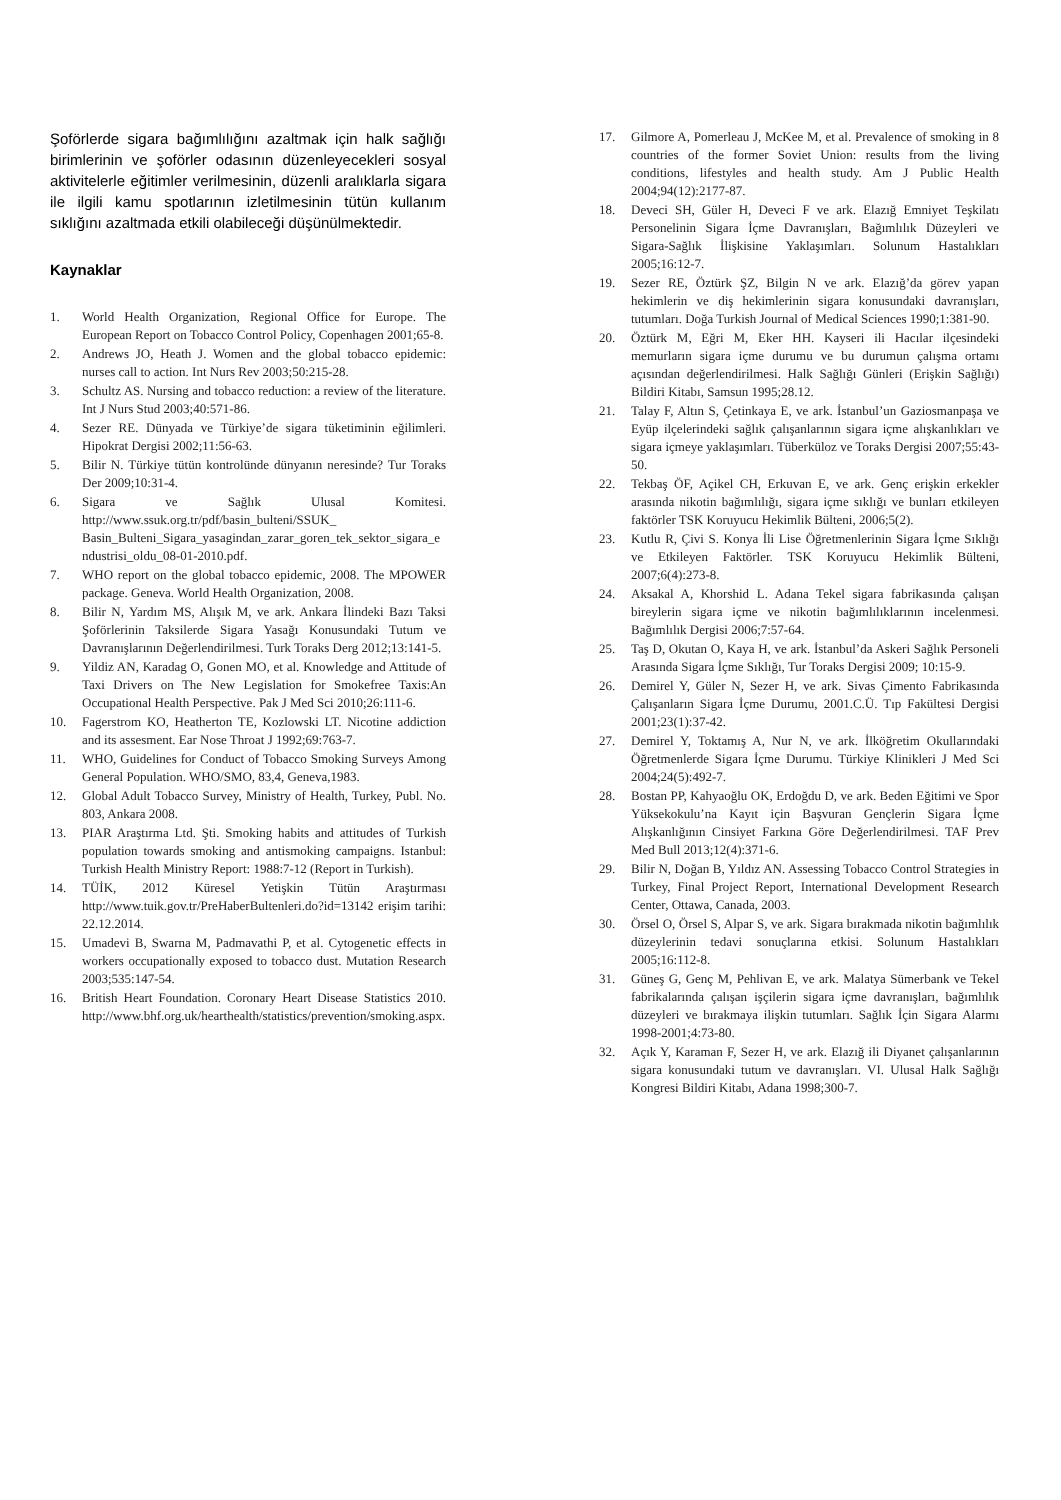Şoförlerde sigara bağımlılığını azaltmak için halk sağlığı birimlerinin ve şoförler odasının düzenleyecekleri sosyal aktivitelerle eğitimler verilmesinin, düzenli aralıklarla sigara ile ilgili kamu spotlarının izletilmesinin tütün kullanım sıklığını azaltmada etkili olabileceği düşünülmektedir.
Kaynaklar
1. World Health Organization, Regional Office for Europe. The European Report on Tobacco Control Policy, Copenhagen 2001;65-8.
2. Andrews JO, Heath J. Women and the global tobacco epidemic: nurses call to action. Int Nurs Rev 2003;50:215-28.
3. Schultz AS. Nursing and tobacco reduction: a review of the literature. Int J Nurs Stud 2003;40:571-86.
4. Sezer RE. Dünyada ve Türkiye’de sigara tüketiminin eğilimleri. Hipokrat Dergisi 2002;11:56-63.
5. Bilir N. Türkiye tütün kontrolünde dünyanın neresinde? Tur Toraks Der 2009;10:31-4.
6. Sigara ve Sağlık Ulusal Komitesi. http://www.ssuk.org.tr/pdf/basin_bulteni/SSUK_ Basin_Bulteni_Sigara_yasagindan_zarar_goren_tek_sektor_sigara_endustrisi_oldu_08-01-2010.pdf.
7. WHO report on the global tobacco epidemic, 2008. The MPOWER package. Geneva. World Health Organization, 2008.
8. Bilir N, Yardım MS, Alışık M, ve ark. Ankara İlindeki Bazı Taksi Şoförlerinin Taksilerde Sigara Yasağı Konusundaki Tutum ve Davranışlarının Değerlendirilmesi. Turk Toraks Derg 2012;13:141-5.
9. Yildiz AN, Karadag O, Gonen MO, et al. Knowledge and Attitude of Taxi Drivers on The New Legislation for Smokefree Taxis:An Occupational Health Perspective. Pak J Med Sci 2010;26:111-6.
10. Fagerstrom KO, Heatherton TE, Kozlowski LT. Nicotine addiction and its assesment. Ear Nose Throat J 1992;69:763-7.
11. WHO, Guidelines for Conduct of Tobacco Smoking Surveys Among General Population. WHO/SMO, 83,4, Geneva,1983.
12. Global Adult Tobacco Survey, Ministry of Health, Turkey, Publ. No. 803, Ankara 2008.
13. PIAR Araştırma Ltd. Şti. Smoking habits and attitudes of Turkish population towards smoking and antismoking campaigns. Istanbul: Turkish Health Ministry Report: 1988:7-12 (Report in Turkish).
14. TÜİK, 2012 Küresel Yetişkin Tütün Araştırması http://www.tuik.gov.tr/PreHaberBultenleri.do?id=13142 erişim tarihi: 22.12.2014.
15. Umadevi B, Swarna M, Padmavathi P, et al. Cytogenetic effects in workers occupationally exposed to tobacco dust. Mutation Research 2003;535:147-54.
16. British Heart Foundation. Coronary Heart Disease Statistics 2010. http://www.bhf.org.uk/hearthealth/statistics/prevention/smoking.aspx.
17. Gilmore A, Pomerleau J, McKee M, et al. Prevalence of smoking in 8 countries of the former Soviet Union: results from the living conditions, lifestyles and health study. Am J Public Health 2004;94(12):2177-87.
18. Deveci SH, Güler H, Deveci F ve ark. Elazığ Emniyet Teşkilatı Personelinin Sigara İçme Davranışları, Bağımlılık Düzeyleri ve Sigara-Sağlık İlişkisine Yaklaşımları. Solunum Hastalıkları 2005;16:12-7.
19. Sezer RE, Öztürk ŞZ, Bilgin N ve ark. Elazığ’da görev yapan hekimlerin ve diş hekimlerinin sigara konusundaki davranışları, tutumları. Doğa Turkish Journal of Medical Sciences 1990;1:381-90.
20. Öztürk M, Eğri M, Eker HH. Kayseri ili Hacılar ilçesindeki memurların sigara içme durumu ve bu durumun çalışma ortamı açısından değerlendirilmesi. Halk Sağlığı Günleri (Erişkin Sağlığı) Bildiri Kitabı, Samsun 1995;28.12.
21. Talay F, Altın S, Çetinkaya E, ve ark. İstanbul’un Gaziosmanpaşa ve Eyüp ilçelerindeki sağlık çalışanlarının sigara içme alışkanlıkları ve sigara içmeye yaklaşımları. Tüberküloz ve Toraks Dergisi 2007;55:43-50.
22. Tekbaş ÖF, Açikel CH, Erkuvan E, ve ark. Genç erişkin erkekler arasında nikotin bağımlılığı, sigara içme sıklığı ve bunları etkileyen faktörler TSK Koruyucu Hekimlik Bülteni, 2006;5(2).
23. Kutlu R, Çivi S. Konya İli Lise Öğretmenlerinin Sigara İçme Sıklığı ve Etkileyen Faktörler. TSK Koruyucu Hekimlik Bülteni, 2007;6(4):273-8.
24. Aksakal A, Khorshid L. Adana Tekel sigara fabrikasında çalışan bireylerin sigara içme ve nikotin bağımlılıklarının incelenmesi. Bağımlılık Dergisi 2006;7:57-64.
25. Taş D, Okutan O, Kaya H, ve ark. İstanbul’da Askeri Sağlık Personeli Arasında Sigara İçme Sıklığı, Tur Toraks Dergisi 2009; 10:15-9.
26. Demirel Y, Güler N, Sezer H, ve ark. Sivas Çimento Fabrikasında Çalışanların Sigara İçme Durumu, 2001.C.Ü. Tıp Fakültesi Dergisi 2001;23(1):37-42.
27. Demirel Y, Toktamış A, Nur N, ve ark. İlköğretim Okullarındaki Öğretmenlerde Sigara İçme Durumu. Türkiye Klinikleri J Med Sci 2004;24(5):492-7.
28. Bostan PP, Kahyaoğlu OK, Erdoğdu D, ve ark. Beden Eğitimi ve Spor Yüksekokulu’na Kayıt için Başvuran Gençlerin Sigara İçme Alışkanlığının Cinsiyet Farkına Göre Değerlendirilmesi. TAF Prev Med Bull 2013;12(4):371-6.
29. Bilir N, Doğan B, Yıldız AN. Assessing Tobacco Control Strategies in Turkey, Final Project Report, International Development Research Center, Ottawa, Canada, 2003.
30. Örsel O, Örsel S, Alpar S, ve ark. Sigara bırakmada nikotin bağımlılık düzeylerinin tedavi sonuçlarına etkisi. Solunum Hastalıkları 2005;16:112-8.
31. Güneş G, Genç M, Pehlivan E, ve ark. Malatya Sümerbank ve Tekel fabrikalarında çalışan işçilerin sigara içme davranışları, bağımlılık düzeyleri ve bırakmaya ilişkin tutumları. Sağlık İçin Sigara Alarmı 1998-2001;4:73-80.
32. Açık Y, Karaman F, Sezer H, ve ark. Elazığ ili Diyanet çalışanlarının sigara konusundaki tutum ve davranışları. VI. Ulusal Halk Sağlığı Kongresi Bildiri Kitabı, Adana 1998;300-7.